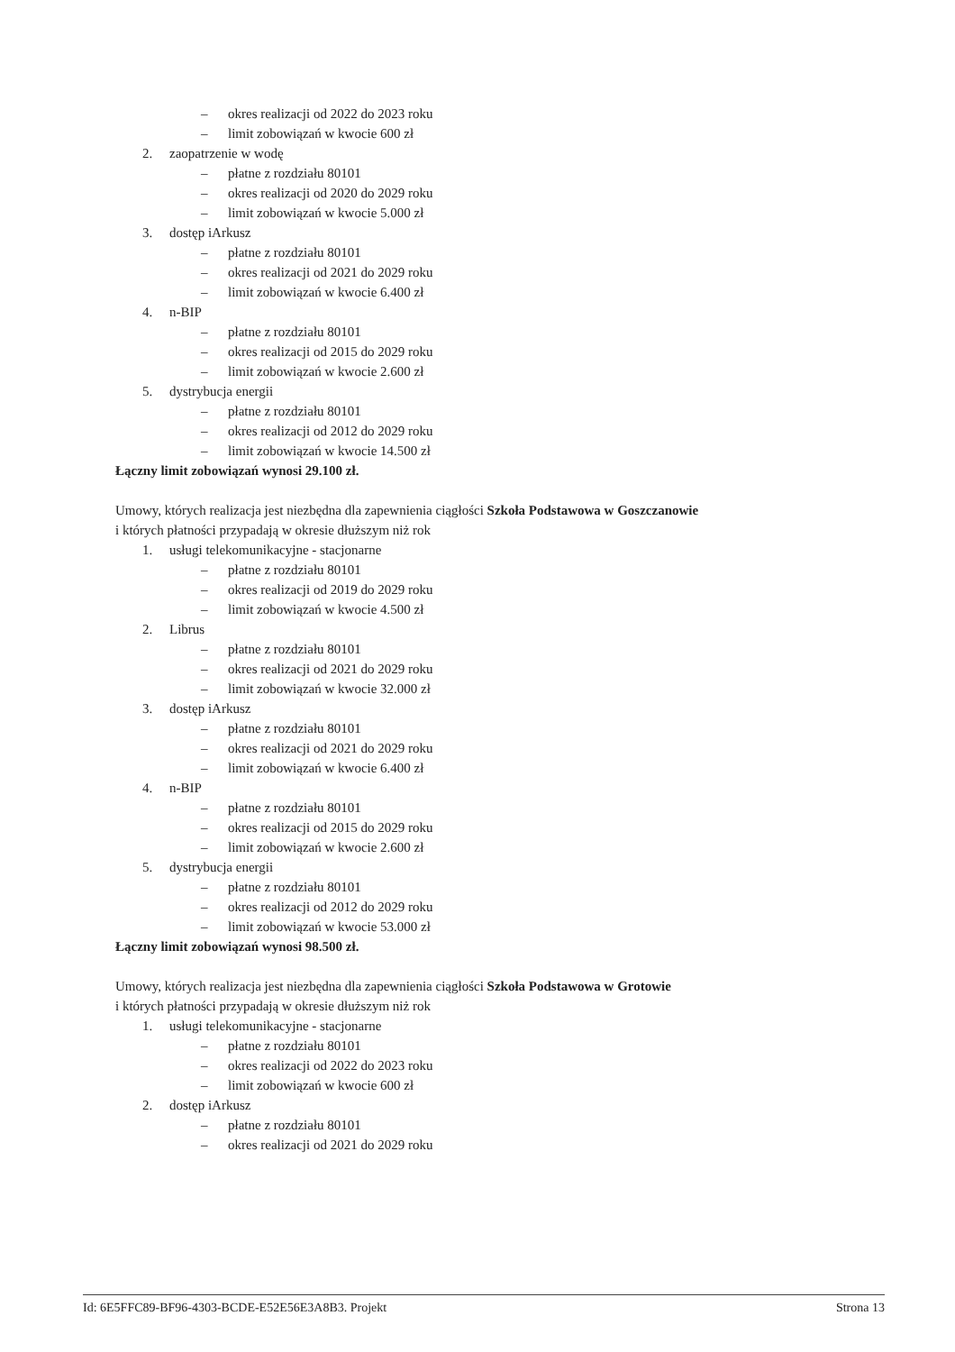– okres realizacji od 2022 do 2023 roku
– limit zobowiązań w kwocie 600 zł
2. zaopatrzenie w wodę
– płatne z rozdziału 80101
– okres realizacji od 2020 do 2029 roku
– limit zobowiązań w kwocie 5.000 zł
3. dostęp iArkusz
– płatne z rozdziału 80101
– okres realizacji od 2021 do 2029 roku
– limit zobowiązań w kwocie 6.400 zł
4. n-BIP
– płatne z rozdziału 80101
– okres realizacji od 2015 do 2029 roku
– limit zobowiązań w kwocie 2.600 zł
5. dystrybucja energii
– płatne z rozdziału 80101
– okres realizacji od 2012 do 2029 roku
– limit zobowiązań w kwocie 14.500 zł
Łączny limit zobowiązań wynosi 29.100 zł.
Umowy, których realizacja jest niezbędna dla zapewnienia ciągłości Szkoła Podstawowa w Goszczanowie
i których płatności przypadają w okresie dłuższym niż rok
1. usługi telekomunikacyjne - stacjonarne
– płatne z rozdziału 80101
– okres realizacji od 2019 do 2029 roku
– limit zobowiązań w kwocie 4.500 zł
2. Librus
– płatne z rozdziału 80101
– okres realizacji od 2021 do 2029 roku
– limit zobowiązań w kwocie 32.000 zł
3. dostęp iArkusz
– płatne z rozdziału 80101
– okres realizacji od 2021 do 2029 roku
– limit zobowiązań w kwocie 6.400 zł
4. n-BIP
– płatne z rozdziału 80101
– okres realizacji od 2015 do 2029 roku
– limit zobowiązań w kwocie 2.600 zł
5. dystrybucja energii
– płatne z rozdziału 80101
– okres realizacji od 2012 do 2029 roku
– limit zobowiązań w kwocie 53.000 zł
Łączny limit zobowiązań wynosi 98.500 zł.
Umowy, których realizacja jest niezbędna dla zapewnienia ciągłości Szkoła Podstawowa w Grotowie
i których płatności przypadają w okresie dłuższym niż rok
1. usługi telekomunikacyjne - stacjonarne
– płatne z rozdziału 80101
– okres realizacji od 2022 do 2023 roku
– limit zobowiązań w kwocie 600 zł
2. dostęp iArkusz
– płatne z rozdziału 80101
– okres realizacji od 2021 do 2029 roku
Id: 6E5FFC89-BF96-4303-BCDE-E52E56E3A8B3. Projekt Strona 13